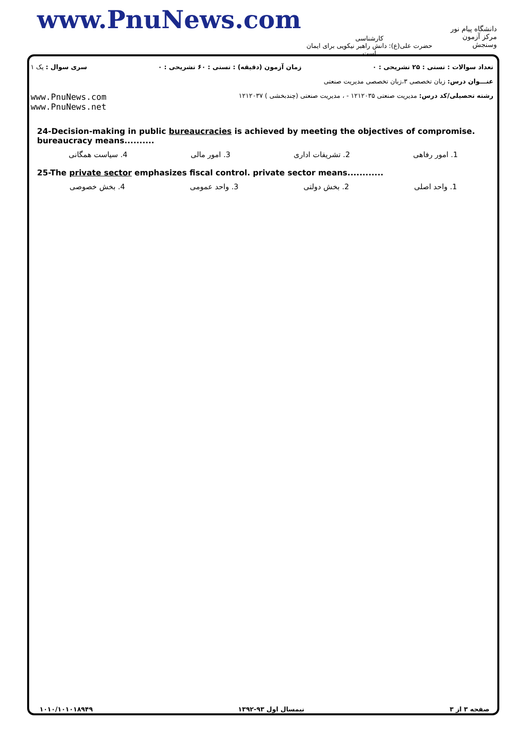www.PnuNews.com
کارشناسی
حضرت علی(ع): دانش راهبر نیکویی برای ایمان است
دانشگاه پیام نور
مرکز آزمون وسنجش
تعداد سوالات : تستی : ۲۵ تشریحی : ۰ زمان آزمون (دقیقه) : تستی : ۶۰ تشریحی : ۰ سری سوال : یک ۱
عنـــوان درس: زبان تخصصی ۳،زبان تخصصی مدیریت صنعتی
رشته تحصیلی/کد درس: مدیریت صنعتی ۱۲۱۲۰۳۵ - ، مدیریت صنعتی (چندبخشی ) ۱۲۱۲۰۳۷ www.PnuNews.com
www.PnuNews.net
24-Decision-making in public bureaucracies is achieved by meeting the objectives of compromise. bureaucracy means..........
1. امور رفاهی 2. تشریفات اداری 3. امور مالی 4. سیاست همگانی
25-The private sector emphasizes fiscal control. private sector means............
1. واحد اصلی 2. بخش دولتی 3. واحد عمومی 4. بخش خصوصی
صفحه ۳ از ۳ نیمسال اول ۹۳-۱۳۹۲ ۱۰۱۰/۱۰۱۰۱۸۹۴۹